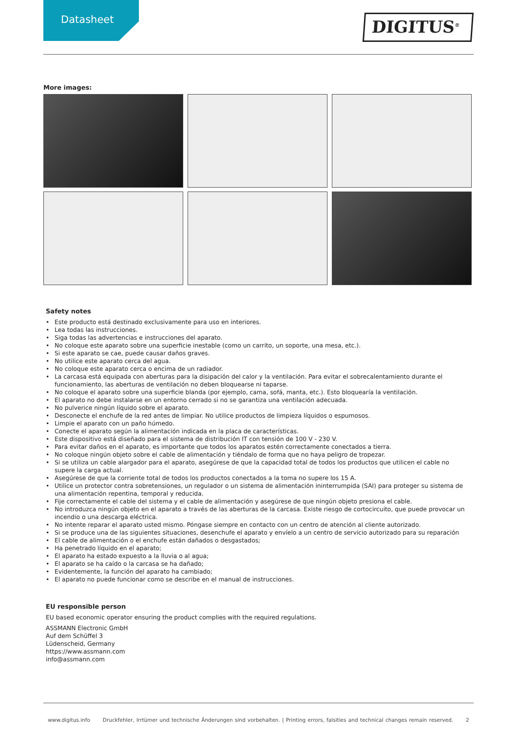Datasheet
DIGITUS<sup>®</sup>
More images:
Safety notes
• Este producto está destinado exclusivamente para uso en interiores.
• Lea todas las instrucciones.
• Siga todas las advertencias e instrucciones del aparato.
• No coloque este aparato sobre una superficie inestable (como un carrito, un soporte, una mesa, etc.).
• Si este aparato se cae, puede causar daños graves.
• No utilice este aparato cerca del agua.
• No coloque este aparato cerca o encima de un radiador.
• La carcasa está equipada con aberturas para la disipación del calor y la ventilación. Para evitar el sobrecalentamiento durante el funcionamiento, las aberturas de ventilación no deben bloquearse ni taparse.
• No coloque el aparato sobre una superficie blanda (por ejemplo, cama, sofá, manta, etc.). Esto bloquearía la ventilación.
• El aparato no debe instalarse en un entorno cerrado si no se garantiza una ventilación adecuada.
• No pulverice ningún líquido sobre el aparato.
• Desconecte el enchufe de la red antes de limpiar. No utilice productos de limpieza líquidos o espumosos.
• Limpie el aparato con un paño húmedo.
• Conecte el aparato según la alimentación indicada en la placa de características.
• Este dispositivo está diseñado para el sistema de distribución IT con tensión de 100 V - 230 V.
• Para evitar daños en el aparato, es importante que todos los aparatos estén correctamente conectados a tierra.
• No coloque ningún objeto sobre el cable de alimentación y tiéndalo de forma que no haya peligro de tropezar.
• Si se utiliza un cable alargador para el aparato, asegúrese de que la capacidad total de todos los productos que utilicen el cable no supere la carga actual.
• Asegúrese de que la corriente total de todos los productos conectados a la toma no supere los 15 A.
• Utilice un protector contra sobretensiones, un regulador o un sistema de alimentación ininterrumpida (SAI) para proteger su sistema de una alimentación repentina, temporal y reducida.
• Fije correctamente el cable del sistema y el cable de alimentación y asegúrese de que ningún objeto presiona el cable.
• No introduzca ningún objeto en el aparato a través de las aberturas de la carcasa. Existe riesgo de cortocircuito, que puede provocar un incendio o una descarga eléctrica.
• No intente reparar el aparato usted mismo. Póngase siempre en contacto con un centro de atención al cliente autorizado.
• Si se produce una de las siguientes situaciones, desenchufe el aparato y envíelo a un centro de servicio autorizado para su reparación
• El cable de alimentación o el enchufe están dañados o desgastados;
• Ha penetrado líquido en el aparato;
• El aparato ha estado expuesto a la lluvia o al agua;
• El aparato se ha caído o la carcasa se ha dañado;
• Evidentemente, la función del aparato ha cambiado;
• El aparato no puede funcionar como se describe en el manual de instrucciones.
EU responsible person
EU based economic operator ensuring the product complies with the required regulations.
ASSMANN Electronic GmbH
Auf dem Schüffel 3
Lüdenscheid, Germany
https://www.assmann.com
info@assmann.com
www.digitus.info Druckfehler, Irrtümer und technische Änderungen sind vorbehalten. | Printing errors, falsities and technical changes remain reserved. 2